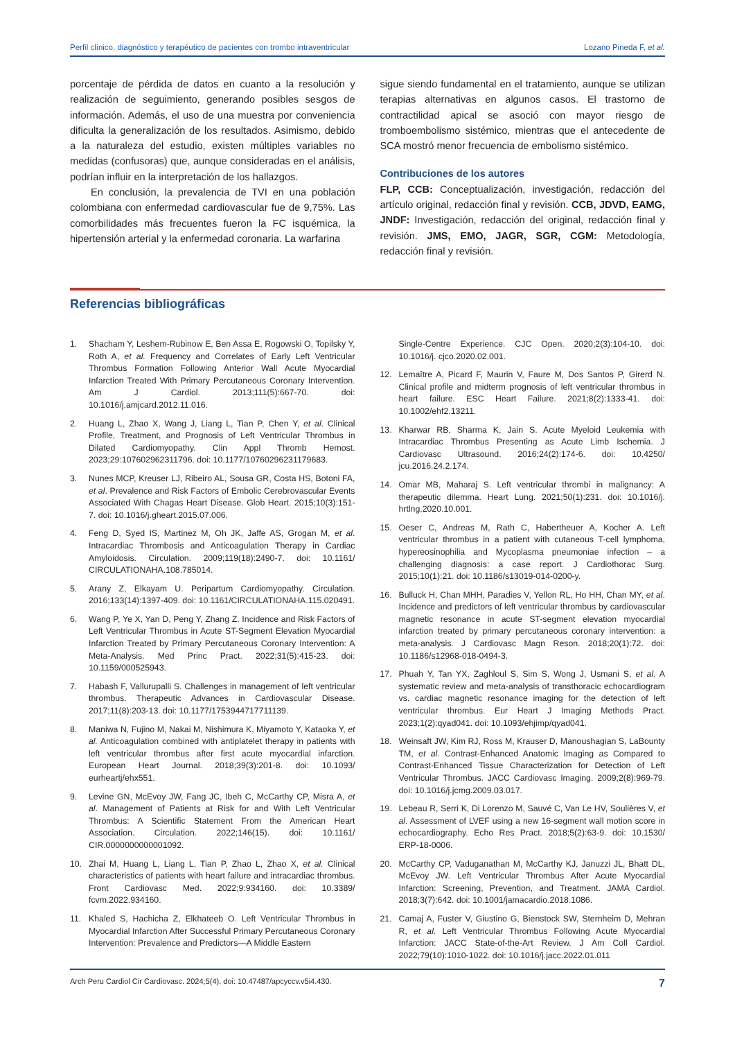Perfil clínico, diagnóstico y terapéutico de pacientes con trombo intraventricular Lozano Pineda F, et al.
porcentaje de pérdida de datos en cuanto a la resolución y realización de seguimiento, generando posibles sesgos de información. Además, el uso de una muestra por conveniencia dificulta la generalización de los resultados. Asimismo, debido a la naturaleza del estudio, existen múltiples variables no medidas (confusoras) que, aunque consideradas en el análisis, podrían influir en la interpretación de los hallazgos.
En conclusión, la prevalencia de TVI en una población colombiana con enfermedad cardiovascular fue de 9,75%. Las comorbilidades más frecuentes fueron la FC isquémica, la hipertensión arterial y la enfermedad coronaria. La warfarina
sigue siendo fundamental en el tratamiento, aunque se utilizan terapias alternativas en algunos casos. El trastorno de contractilidad apical se asoció con mayor riesgo de tromboembolismo sistémico, mientras que el antecedente de SCA mostró menor frecuencia de embolismo sistémico.
Contribuciones de los autores
FLP, CCB: Conceptualización, investigación, redacción del artículo original, redacción final y revisión. CCB, JDVD, EAMG, JNDF: Investigación, redacción del original, redacción final y revisión. JMS, EMO, JAGR, SGR, CGM: Metodología, redacción final y revisión.
Referencias bibliográficas
1. Shacham Y, Leshem-Rubinow E, Ben Assa E, Rogowski O, Topilsky Y, Roth A, et al. Frequency and Correlates of Early Left Ventricular Thrombus Formation Following Anterior Wall Acute Myocardial Infarction Treated With Primary Percutaneous Coronary Intervention. Am J Cardiol. 2013;111(5):667-70. doi: 10.1016/j.amjcard.2012.11.016.
2. Huang L, Zhao X, Wang J, Liang L, Tian P, Chen Y, et al. Clinical Profile, Treatment, and Prognosis of Left Ventricular Thrombus in Dilated Cardiomyopathy. Clin Appl Thromb Hemost. 2023;29:107602962311796. doi: 10.1177/10760296231179683.
3. Nunes MCP, Kreuser LJ, Ribeiro AL, Sousa GR, Costa HS, Botoni FA, et al. Prevalence and Risk Factors of Embolic Cerebrovascular Events Associated With Chagas Heart Disease. Glob Heart. 2015;10(3):151-7. doi: 10.1016/j.gheart.2015.07.006.
4. Feng D, Syed IS, Martinez M, Oh JK, Jaffe AS, Grogan M, et al. Intracardiac Thrombosis and Anticoagulation Therapy in Cardiac Amyloidosis. Circulation. 2009;119(18):2490-7. doi: 10.1161/ CIRCULATIONAHA.108.785014.
5. Arany Z, Elkayam U. Peripartum Cardiomyopathy. Circulation. 2016;133(14):1397-409. doi: 10.1161/CIRCULATIONAHA.115.020491.
6. Wang P, Ye X, Yan D, Peng Y, Zhang Z. Incidence and Risk Factors of Left Ventricular Thrombus in Acute ST-Segment Elevation Myocardial Infarction Treated by Primary Percutaneous Coronary Intervention: A Meta-Analysis. Med Princ Pract. 2022;31(5):415-23. doi: 10.1159/000525943.
7. Habash F, Vallurupalli S. Challenges in management of left ventricular thrombus. Therapeutic Advances in Cardiovascular Disease. 2017;11(8):203-13. doi: 10.1177/1753944717711139.
8. Maniwa N, Fujino M, Nakai M, Nishimura K, Miyamoto Y, Kataoka Y, et al. Anticoagulation combined with antiplatelet therapy in patients with left ventricular thrombus after first acute myocardial infarction. European Heart Journal. 2018;39(3):201-8. doi: 10.1093/ eurheartj/ehx551.
9. Levine GN, McEvoy JW, Fang JC, Ibeh C, McCarthy CP, Misra A, et al. Management of Patients at Risk for and With Left Ventricular Thrombus: A Scientific Statement From the American Heart Association. Circulation. 2022;146(15). doi: 10.1161/ CIR.0000000000001092.
10. Zhai M, Huang L, Liang L, Tian P, Zhao L, Zhao X, et al. Clinical characteristics of patients with heart failure and intracardiac thrombus. Front Cardiovasc Med. 2022;9:934160. doi: 10.3389/ fcvm.2022.934160.
11. Khaled S, Hachicha Z, Elkhateeb O. Left Ventricular Thrombus in Myocardial Infarction After Successful Primary Percutaneous Coronary Intervention: Prevalence and Predictors—A Middle Eastern
Single-Centre Experience. CJC Open. 2020;2(3):104-10. doi: 10.1016/j. cjco.2020.02.001.
12. Lemaître A, Picard F, Maurin V, Faure M, Dos Santos P, Girerd N. Clinical profile and midterm prognosis of left ventricular thrombus in heart failure. ESC Heart Failure. 2021;8(2):1333-41. doi: 10.1002/ehf2.13211.
13. Kharwar RB, Sharma K, Jain S. Acute Myeloid Leukemia with Intracardiac Thrombus Presenting as Acute Limb Ischemia. J Cardiovasc Ultrasound. 2016;24(2):174-6. doi: 10.4250/ jcu.2016.24.2.174.
14. Omar MB, Maharaj S. Left ventricular thrombi in malignancy: A therapeutic dilemma. Heart Lung. 2021;50(1):231. doi: 10.1016/j. hrtlng.2020.10.001.
15. Oeser C, Andreas M, Rath C, Habertheuer A, Kocher A. Left ventricular thrombus in a patient with cutaneous T-cell lymphoma, hypereosinophilia and Mycoplasma pneumoniae infection – a challenging diagnosis: a case report. J Cardiothorac Surg. 2015;10(1):21. doi: 10.1186/s13019-014-0200-y.
16. Bulluck H, Chan MHH, Paradies V, Yellon RL, Ho HH, Chan MY, et al. Incidence and predictors of left ventricular thrombus by cardiovascular magnetic resonance in acute ST-segment elevation myocardial infarction treated by primary percutaneous coronary intervention: a meta-analysis. J Cardiovasc Magn Reson. 2018;20(1):72. doi: 10.1186/s12968-018-0494-3.
17. Phuah Y, Tan YX, Zaghloul S, Sim S, Wong J, Usmani S, et al. A systematic review and meta-analysis of transthoracic echocardiogram vs. cardiac magnetic resonance imaging for the detection of left ventricular thrombus. Eur Heart J Imaging Methods Pract. 2023;1(2):qyad041. doi: 10.1093/ehjimp/qyad041.
18. Weinsaft JW, Kim RJ, Ross M, Krauser D, Manoushagian S, LaBounty TM, et al. Contrast-Enhanced Anatomic Imaging as Compared to Contrast-Enhanced Tissue Characterization for Detection of Left Ventricular Thrombus. JACC Cardiovasc Imaging. 2009;2(8):969-79. doi: 10.1016/j.jcmg.2009.03.017.
19. Lebeau R, Serri K, Di Lorenzo M, Sauvé C, Van Le HV, Soulières V, et al. Assessment of LVEF using a new 16-segment wall motion score in echocardiography. Echo Res Pract. 2018;5(2):63-9. doi: 10.1530/ ERP-18-0006.
20. McCarthy CP, Vaduganathan M, McCarthy KJ, Januzzi JL, Bhatt DL, McEvoy JW. Left Ventricular Thrombus After Acute Myocardial Infarction: Screening, Prevention, and Treatment. JAMA Cardiol. 2018;3(7):642. doi: 10.1001/jamacardio.2018.1086.
21. Camaj A, Fuster V, Giustino G, Bienstock SW, Sternheim D, Mehran R, et al. Left Ventricular Thrombus Following Acute Myocardial Infarction: JACC State-of-the-Art Review. J Am Coll Cardiol. 2022;79(10):1010-1022. doi: 10.1016/j.jacc.2022.01.011
Arch Peru Cardiol Cir Cardiovasc. 2024;5(4). doi: 10.47487/apcyccv.v5i4.430. 7